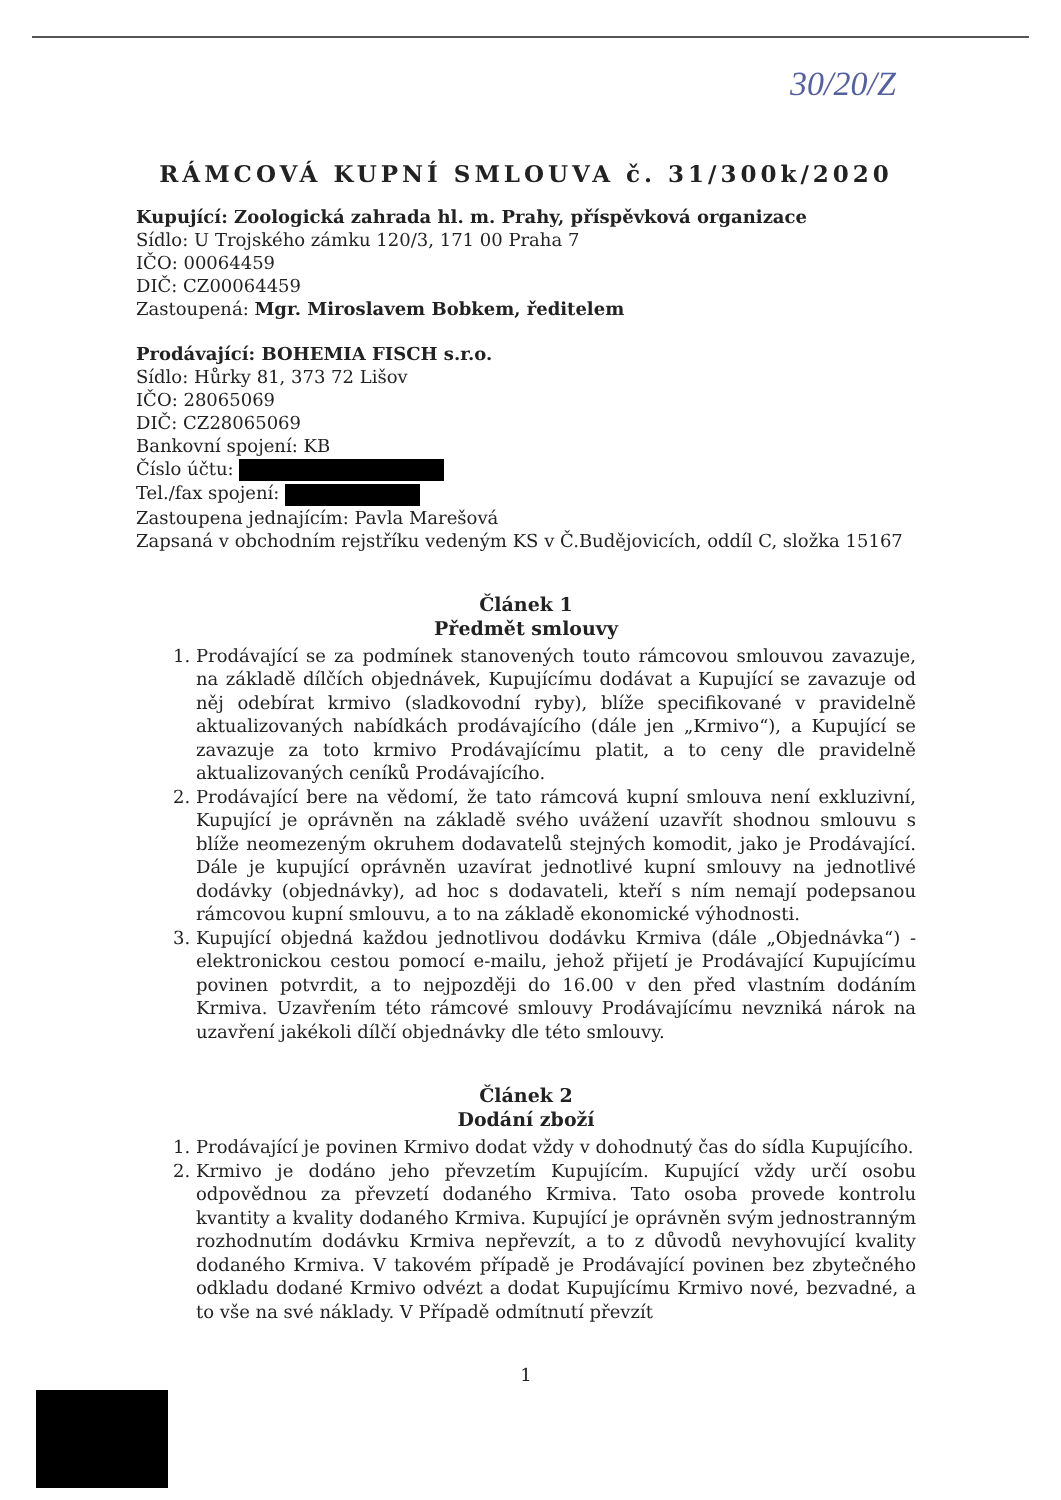30/20/Z
RÁMCOVÁ KUPNÍ SMLOUVA č. 31/300k/2020
Kupující: Zoologická zahrada hl. m. Prahy, příspěvková organizace
Sídlo: U Trojského zámku 120/3, 171 00 Praha 7
IČO: 00064459
DIČ: CZ00064459
Zastoupená: Mgr. Miroslavem Bobkem, ředitelem
Prodávající: BOHEMIA FISCH s.r.o.
Sídlo: Hůrky 81, 373 72 Lišov
IČO: 28065069
DIČ: CZ28065069
Bankovní spojení: KB
Číslo účtu:
Tel./fax spojení:
Zastoupena jednajícím: Pavla Marešová
Zapsaná v obchodním rejstříku vedeným KS v Č.Budějovicích, oddíl C, složka 15167
Článek 1
Předmět smlouvy
1. Prodávající se za podmínek stanovených touto rámcovou smlouvou zavazuje, na základě dílčích objednávek, Kupujícímu dodávat a Kupující se zavazuje od něj odebírat krmivo (sladkovodní ryby), blíže specifikované v pravidelně aktualizovaných nabídkách prodávajícího (dále jen „Krmivo“), a Kupující se zavazuje za toto krmivo Prodávajícímu platit, a to ceny dle pravidelně aktualizovaných ceníků Prodávajícího.
2. Prodávající bere na vědomí, že tato rámcová kupní smlouva není exkluzivní, Kupující je oprávněn na základě svého uvážení uzavřít shodnou smlouvu s blíže neomezeným okruhem dodavatelů stejných komodit, jako je Prodávající. Dále je kupující oprávněn uzavírat jednotlivé kupní smlouvy na jednotlivé dodávky (objednávky), ad hoc s dodavateli, kteří s ním nemají podepsanou rámcovou kupní smlouvu, a to na základě ekonomické výhodnosti.
3. Kupující objedná každou jednotlivou dodávku Krmiva (dále „Objednávka“) - elektronickou cestou pomocí e-mailu, jehož přijetí je Prodávající Kupujícímu povinen potvrdit, a to nejpozději do 16.00 v den před vlastním dodáním Krmiva. Uzavřením této rámcové smlouvy Prodávajícímu nevzniká nárok na uzavření jakékoli dílčí objednávky dle této smlouvy.
Článek 2
Dodání zboží
1. Prodávající je povinen Krmivo dodat vždy v dohodnutý čas do sídla Kupujícího.
2. Krmivo je dodáno jeho převzetím Kupujícím. Kupující vždy určí osobu odpovědnou za převzetí dodaného Krmiva. Tato osoba provede kontrolu kvantity a kvality dodaného Krmiva. Kupující je oprávněn svým jednostranným rozhodnutím dodávku Krmiva nepřevzít, a to z důvodů nevyhovující kvality dodaného Krmiva. V takovém případě je Prodávající povinen bez zbytečného odkladu dodané Krmivo odvézt a dodat Kupujícímu Krmivo nové, bezvadné, a to vše na své náklady. V Případě odmítnutí převzít
1